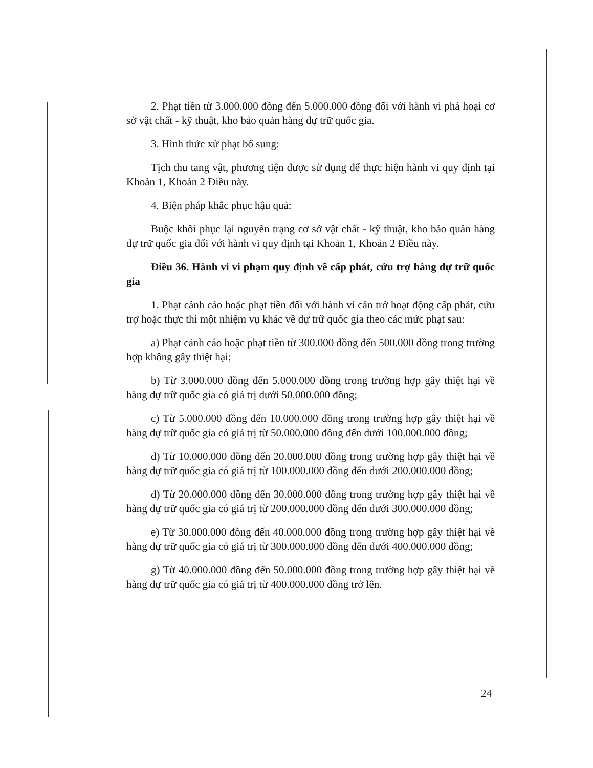2. Phạt tiền từ 3.000.000 đồng đến 5.000.000 đồng đối với hành vi phá hoại cơ sở vật chất - kỹ thuật, kho bảo quản hàng dự trữ quốc gia.
3. Hình thức xử phạt bổ sung:
Tịch thu tang vật, phương tiện được sử dụng để thực hiện hành vi quy định tại Khoản 1, Khoản 2 Điều này.
4. Biện pháp khắc phục hậu quả:
Buộc khôi phục lại nguyên trạng cơ sở vật chất - kỹ thuật, kho bảo quản hàng dự trữ quốc gia đối với hành vi quy định tại Khoản 1, Khoản 2 Điều này.
Điều 36. Hành vi vi phạm quy định về cấp phát, cứu trợ hàng dự trữ quốc gia
1. Phạt cảnh cáo hoặc phạt tiền đối với hành vi cản trở hoạt động cấp phát, cứu trợ hoặc thực thi một nhiệm vụ khác về dự trữ quốc gia theo các mức phạt sau:
a) Phạt cảnh cáo hoặc phạt tiền từ 300.000 đồng đến 500.000 đồng trong trường hợp không gây thiệt hại;
b) Từ 3.000.000 đồng đến 5.000.000 đồng trong trường hợp gây thiệt hại về hàng dự trữ quốc gia có giá trị dưới 50.000.000 đồng;
c) Từ 5.000.000 đồng đến 10.000.000 đồng trong trường hợp gây thiệt hại về hàng dự trữ quốc gia có giá trị từ 50.000.000 đồng đến dưới 100.000.000 đồng;
d) Từ 10.000.000 đồng đến 20.000.000 đồng trong trường hợp gây thiệt hại về hàng dự trữ quốc gia có giá trị từ 100.000.000 đồng đến dưới 200.000.000 đồng;
đ) Từ 20.000.000 đồng đến 30.000.000 đồng trong trường hợp gây thiệt hại về hàng dự trữ quốc gia có giá trị từ 200.000.000 đồng đến dưới 300.000.000 đồng;
e) Từ 30.000.000 đồng đến 40.000.000 đồng trong trường hợp gây thiệt hại về hàng dự trữ quốc gia có giá trị từ 300.000.000 đồng đến dưới 400.000.000 đồng;
g) Từ 40.000.000 đồng đến 50.000.000 đồng trong trường hợp gây thiệt hại về hàng dự trữ quốc gia có giá trị từ 400.000.000 đồng trở lên.
24